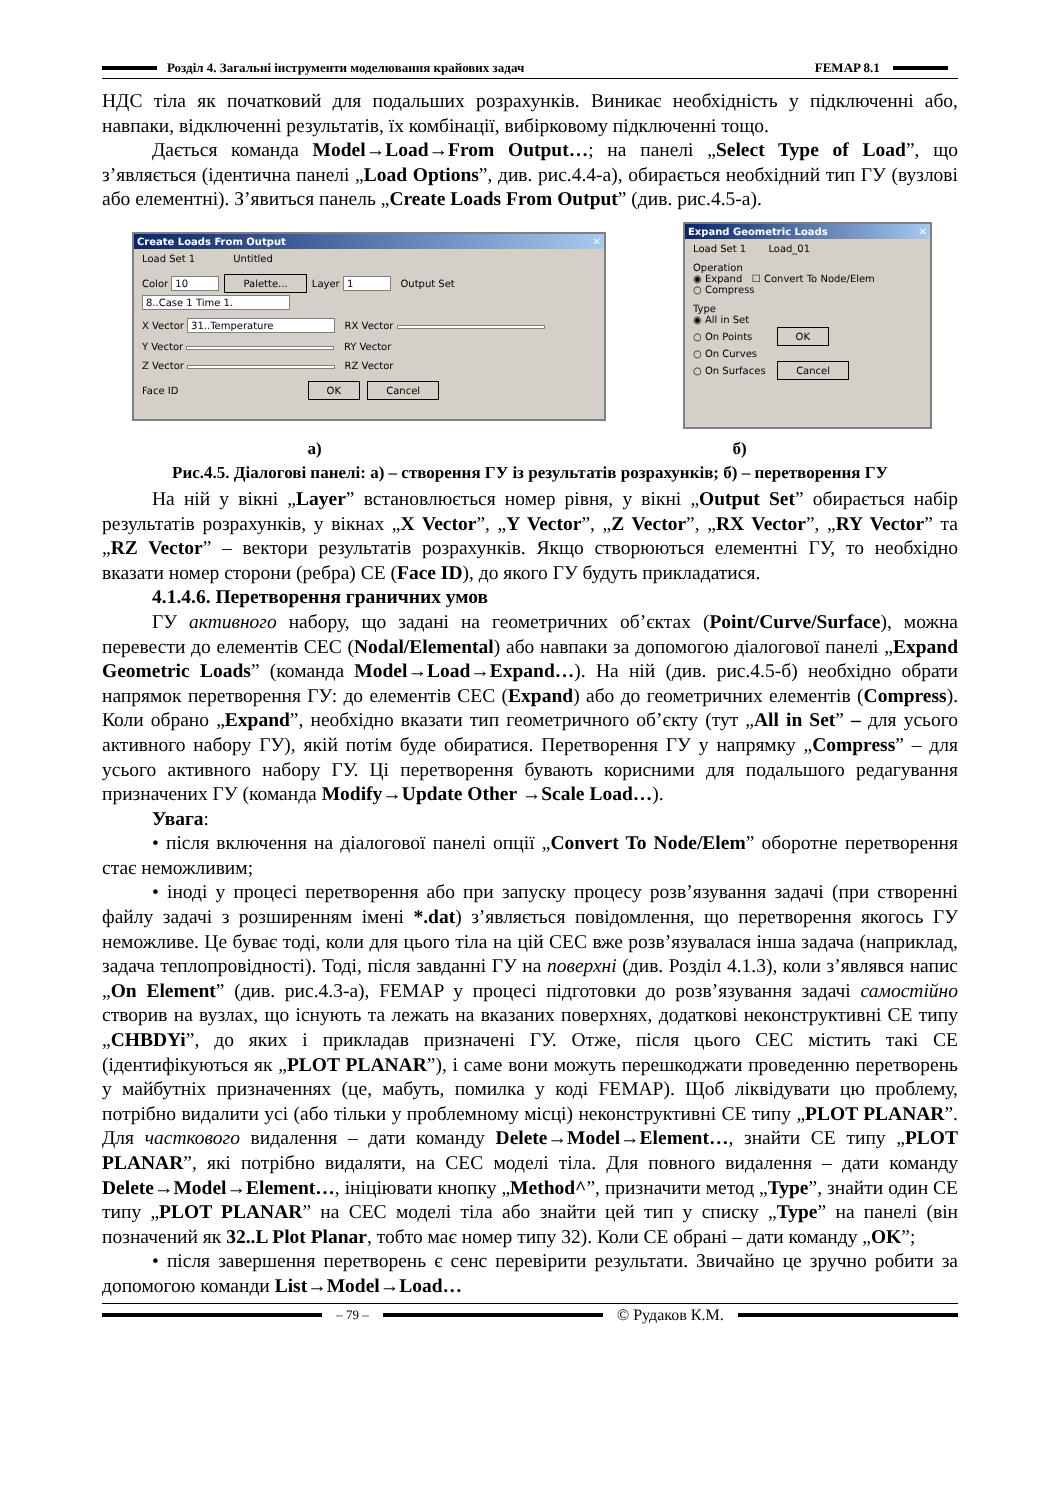Розділ 4. Загальні інструменти моделювання крайових задач
FEMAP 8.1
НДС тіла як початковий для подальших розрахунків. Виникає необхідність у підключенні або, навпаки, відключенні результатів, їх комбінації, вибірковому підключенні тощо.
Дається команда Model→Load→From Output…; на панелі „Select Type of Load”, що з’являється (ідентична панелі „Load Options”, див. рис.4.4-а), обирається необхідний тип ГУ (вузлові або елементні). З’явиться панель „Create Loads From Output” (див. рис.4.5-а).
Create Loads From Output ✕
Load Set 1 Untitled
Color 10 Palette... Layer 1 Output Set 8..Case 1 Time 1.
X Vector 31..Temperature RX Vector
Y Vector RY Vector
Z Vector RZ Vector
Face ID OK Cancel
Expand Geometric Loads ✕
Load Set 1 Load_01
Operation
◉ Expand ☐ Convert To Node/Elem
○ Compress
Type
◉ All in Set
○ On Points OK
○ On Curves
○ On Surfaces Cancel
а) б)
Рис.4.5. Діалогові панелі: а) – створення ГУ із результатів розрахунків; б) – перетворення ГУ
На ній у вікні „Layer” встановлюється номер рівня, у вікні „Output Set” обирається набір результатів розрахунків, у вікнах „X Vector”, „Y Vector”, „Z Vector”, „RX Vector”, „RY Vector” та „RZ Vector” – вектори результатів розрахунків. Якщо створюються елементні ГУ, то необхідно вказати номер сторони (ребра) СЕ (Face ID), до якого ГУ будуть прикладатися.
4.1.4.6. Перетворення граничних умов
ГУ активного набору, що задані на геометричних об’єктах (Point/Curve/Surface), можна перевести до елементів СЕС (Nodal/Elemental) або навпаки за допомогою діалогової панелі „Expand Geometric Loads” (команда Model→Load→Expand…). На ній (див. рис.4.5-б) необхідно обрати напрямок перетворення ГУ: до елементів СЕС (Expand) або до геометричних елементів (Compress). Коли обрано „Expand”, необхідно вказати тип геометричного об’єкту (тут „All in Set” – для усього активного набору ГУ), якій потім буде обиратися. Перетворення ГУ у напрямку „Compress” – для усього активного набору ГУ. Ці перетворення бувають корисними для подальшого редагування призначених ГУ (команда Modify→Update Other →Scale Load…).
Увага:
• після включення на діалогової панелі опції „Convert To Node/Elem” оборотне перетворення стає неможливим;
• іноді у процесі перетворення або при запуску процесу розв’язування задачі (при створенні файлу задачі з розширенням імені *.dat) з’являється повідомлення, що перетворення якогось ГУ неможливе. Це буває тоді, коли для цього тіла на цій СЕС вже розв’язувалася інша задача (наприклад, задача теплопровідності). Тоді, після завданні ГУ на поверхні (див. Розділ 4.1.3), коли з’являвся напис „On Element” (див. рис.4.3-а), FEMAP у процесі підготовки до розв’язування задачі самостійно створив на вузлах, що існують та лежать на вказаних поверхнях, додаткові неконструктивні СЕ типу „CHBDYi”, до яких і прикладав призначені ГУ. Отже, після цього СЕС містить такі СЕ (ідентифікуються як „PLOT PLANAR”), і саме вони можуть перешкоджати проведенню перетворень у майбутніх призначеннях (це, мабуть, помилка у коді FEMAP). Щоб ліквідувати цю проблему, потрібно видалити усі (або тільки у проблемному місці) неконструктивні СЕ типу „PLOT PLANAR”. Для часткового видалення – дати команду Delete→Model→Element…, знайти СЕ типу „PLOT PLANAR”, які потрібно видаляти, на СЕС моделі тіла. Для повного видалення – дати команду Delete→Model→Element…, ініціювати кнопку „Method^”, призначити метод „Type”, знайти один СЕ типу „PLOT PLANAR” на СЕС моделі тіла або знайти цей тип у списку „Type” на панелі (він позначений як 32..L Plot Planar, тобто має номер типу 32). Коли СЕ обрані – дати команду „OK”;
• після завершення перетворень є сенс перевірити результати. Звичайно це зручно робити за допомогою команди List→Model→Load…
– 79 – © Рудаков К.М.